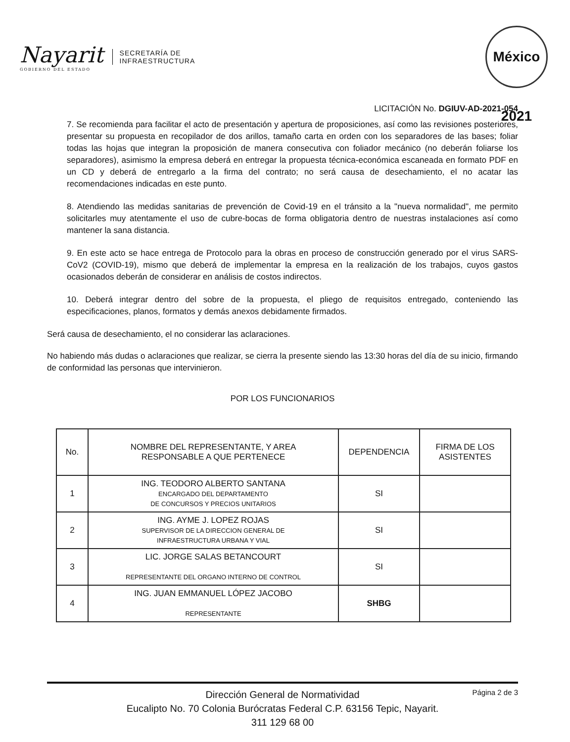Nayarit
GOBIERNO DEL ESTADO
SECRETARÍA DE
INFRAESTRUCTURA
México 2021
LICITACIÓN No. DGIUV-AD-2021-054
7. Se recomienda para facilitar el acto de presentación y apertura de proposiciones, así como las revisiones posteriores, presentar su propuesta en recopilador de dos arillos, tamaño carta en orden con los separadores de las bases; foliar todas las hojas que integran la proposición de manera consecutiva con foliador mecánico (no deberán foliarse los separadores), asimismo la empresa deberá en entregar la propuesta técnica-económica escaneada en formato PDF en un CD y deberá de entregarlo a la firma del contrato; no será causa de desechamiento, el no acatar las recomendaciones indicadas en este punto.
8. Atendiendo las medidas sanitarias de prevención de Covid-19 en el tránsito a la "nueva normalidad", me permito solicitarles muy atentamente el uso de cubre-bocas de forma obligatoria dentro de nuestras instalaciones así como mantener la sana distancia.
9. En este acto se hace entrega de Protocolo para la obras en proceso de construcción generado por el virus SARS-CoV2 (COVID-19), mismo que deberá de implementar la empresa en la realización de los trabajos, cuyos gastos ocasionados deberán de considerar en análisis de costos indirectos.
10. Deberá integrar dentro del sobre de la propuesta, el pliego de requisitos entregado, conteniendo las especificaciones, planos, formatos y demás anexos debidamente firmados.
Será causa de desechamiento, el no considerar las aclaraciones.
No habiendo más dudas o aclaraciones que realizar, se cierra la presente siendo las 13:30 horas del día de su inicio, firmando de conformidad las personas que intervinieron.
POR LOS FUNCIONARIOS
| No. | NOMBRE DEL REPRESENTANTE, Y AREA RESPONSABLE A QUE PERTENECE | DEPENDENCIA | FIRMA DE LOS ASISTENTES |
| --- | --- | --- | --- |
| 1 | ING. TEODORO ALBERTO SANTANA ENCARGADO DEL DEPARTAMENTO DE CONCURSOS Y PRECIOS UNITARIOS | SI | |
| 2 | ING. AYME J. LOPEZ ROJAS SUPERVISOR DE LA DIRECCION GENERAL DE INFRAESTRUCTURA URBANA Y VIAL | SI | |
| 3 | LIC. JORGE SALAS BETANCOURT REPRESENTANTE DEL ORGANO INTERNO DE CONTROL | SI | |
| 4 | ING. JUAN EMMANUEL LÓPEZ JACOBO REPRESENTANTE | SHBG | |
Página 2 de 3 Dirección General de Normatividad
Eucalipto No. 70 Colonia Burócratas Federal C.P. 63156 Tepic, Nayarit.
311 129 68 00